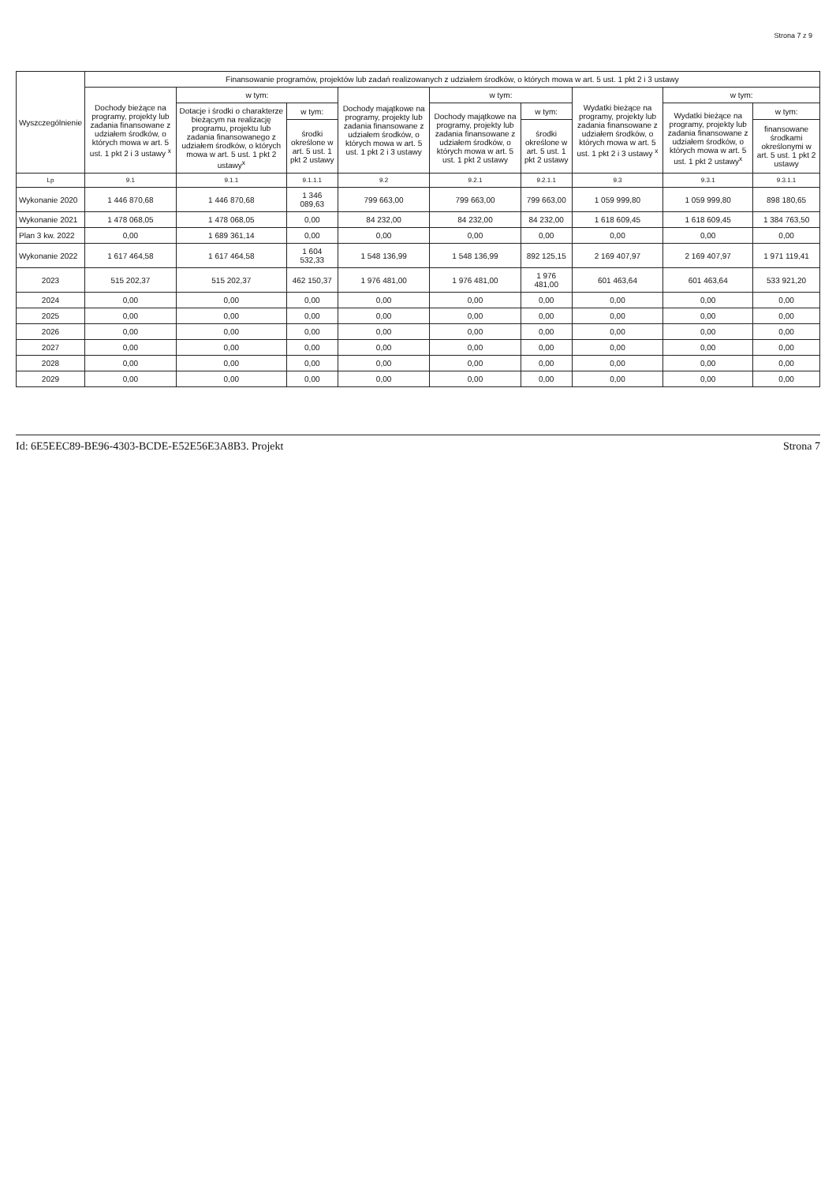Strona 7 z 9
| Wyszczególnienie | Finansowanie programów, projektów lub zadań realizowanych z udziałem środków, o których mowa w art. 5 ust. 1 pkt 2 i 3 ustawy | | | | | | | | |
| --- | --- | --- | --- | --- | --- | --- | --- | --- | --- |
| | Dochody bieżące na programy, projekty lub zadania finansowane z udziałem środków, o których mowa w art. 5 ust. 1 pkt 2 i 3 ustawy <sup>x</sup> | w tym: | | Dochody majątkowe na programy, projekty lub zadania finansowane z udziałem środków, o których mowa w art. 5 ust. 1 pkt 2 i 3 ustawy | w tym: | | Wydatki bieżące na programy, projekty lub zadania finansowane z udziałem środków, o których mowa w art. 5 ust. 1 pkt 2 i 3 ustawy <sup>x</sup> | w tym: | |
| | | Dotacje i środki o charakterze bieżącym na realizację programu, projektu lub zadania finansowanego z udziałem środków, o których mowa w art. 5 ust. 1 pkt 2 ustawy<sup>x</sup> | w tym: | | Dochody majątkowe na programy, projekty lub zadania finansowane z udziałem środków, o których mowa w art. 5 ust. 1 pkt 2 ustawy | w tym: | | Wydatki bieżące na programy, projekty lub zadania finansowane z udziałem środków, o których mowa w art. 5 ust. 1 pkt 2 ustawy<sup>x</sup> | w tym: |
| | | | środki określone w art. 5 ust. 1 pkt 2 ustawy | | | środki określone w art. 5 ust. 1 pkt 2 ustawy | | | finansowane środkami określonymi w art. 5 ust. 1 pkt 2 ustawy |
| Lp | 9.1 | 9.1.1 | 9.1.1.1 | 9.2 | 9.2.1 | 9.2.1.1 | 9.3 | 9.3.1 | 9.3.1.1 |
| Wykonanie 2020 | 1 446 870,68 | 1 446 870,68 | 1 346 089,63 | 799 663,00 | 799 663,00 | 799 663,00 | 1 059 999,80 | 1 059 999,80 | 898 180,65 |
| Wykonanie 2021 | 1 478 068,05 | 1 478 068,05 | 0,00 | 84 232,00 | 84 232,00 | 84 232,00 | 1 618 609,45 | 1 618 609,45 | 1 384 763,50 |
| Plan 3 kw. 2022 | 0,00 | 1 689 361,14 | 0,00 | 0,00 | 0,00 | 0,00 | 0,00 | 0,00 | 0,00 |
| Wykonanie 2022 | 1 617 464,58 | 1 617 464,58 | 1 604 532,33 | 1 548 136,99 | 1 548 136,99 | 892 125,15 | 2 169 407,97 | 2 169 407,97 | 1 971 119,41 |
| 2023 | 515 202,37 | 515 202,37 | 462 150,37 | 1 976 481,00 | 1 976 481,00 | 1 976 481,00 | 601 463,64 | 601 463,64 | 533 921,20 |
| 2024 | 0,00 | 0,00 | 0,00 | 0,00 | 0,00 | 0,00 | 0,00 | 0,00 | 0,00 |
| 2025 | 0,00 | 0,00 | 0,00 | 0,00 | 0,00 | 0,00 | 0,00 | 0,00 | 0,00 |
| 2026 | 0,00 | 0,00 | 0,00 | 0,00 | 0,00 | 0,00 | 0,00 | 0,00 | 0,00 |
| 2027 | 0,00 | 0,00 | 0,00 | 0,00 | 0,00 | 0,00 | 0,00 | 0,00 | 0,00 |
| 2028 | 0,00 | 0,00 | 0,00 | 0,00 | 0,00 | 0,00 | 0,00 | 0,00 | 0,00 |
| 2029 | 0,00 | 0,00 | 0,00 | 0,00 | 0,00 | 0,00 | 0,00 | 0,00 | 0,00 |
Id: 6E5EEC89-BE96-4303-BCDE-E52E56E3A8B3. Projekt Strona 7